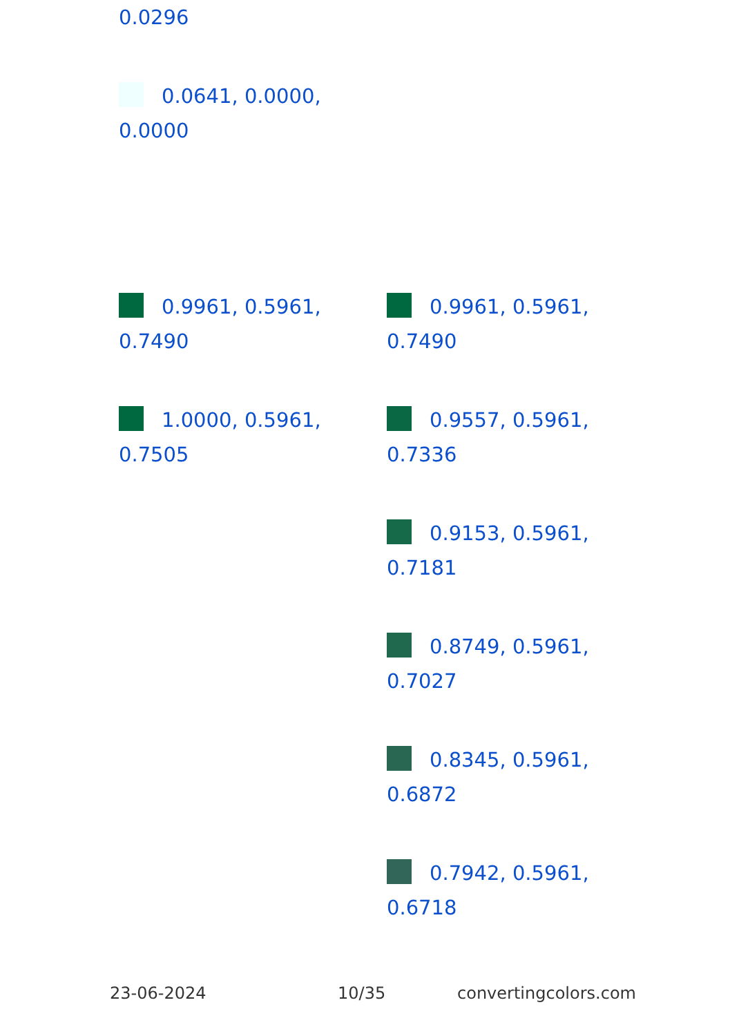0.0296
0.0641, 0.0000, 0.0000
0.9961, 0.5961, 0.7490
0.9961, 0.5961, 0.7490
1.0000, 0.5961, 0.7505
0.9557, 0.5961, 0.7336
0.9153, 0.5961, 0.7181
0.8749, 0.5961, 0.7027
0.8345, 0.5961, 0.6872
0.7942, 0.5961, 0.6718
23-06-2024 10/35 convertingcolors.com